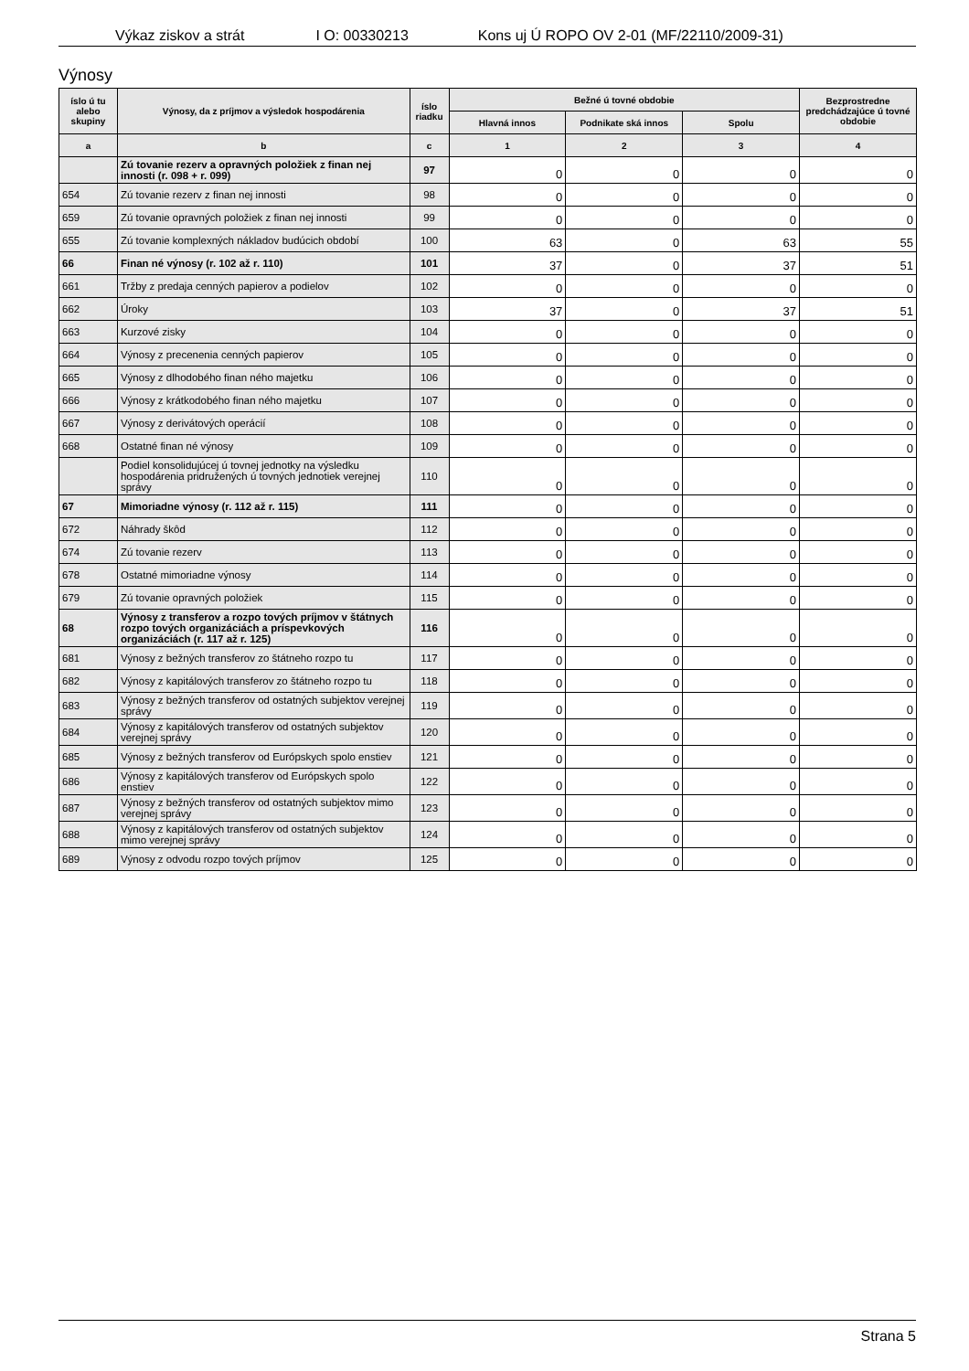Výkaz ziskov a strát I O: 00330213 Kons uj Ú ROPO OV 2-01 (MF/22110/2009-31)
Výnosy
| íslo ú tu alebo skupiny | Výnosy, da z príjmov a výsledok hospodárenia | íslo riadku | Bežné ú tovné obdobie | | | Bezprostredne predchádzajúce ú tovné obdobie |
| --- | --- | --- | --- | --- | --- | --- |
| | | | Hlavná innos | Podnikate ská innos | Spolu | |
| a | b | c | 1 | 2 | 3 | 4 |
| | Zú tovanie rezerv a opravných položiek z finan nej innosti (r. 098 + r. 099) | 97 | 0 | 0 | 0 | 0 |
| 654 | Zú tovanie rezerv z finan nej innosti | 98 | 0 | 0 | 0 | 0 |
| 659 | Zú tovanie opravných položiek z finan nej innosti | 99 | 0 | 0 | 0 | 0 |
| 655 | Zú tovanie komplexných nákladov budúcich období | 100 | 63 | 0 | 63 | 55 |
| 66 | Finan né výnosy (r. 102 až r. 110) | 101 | 37 | 0 | 37 | 51 |
| 661 | Tržby z predaja cenných papierov a podielov | 102 | 0 | 0 | 0 | 0 |
| 662 | Úroky | 103 | 37 | 0 | 37 | 51 |
| 663 | Kurzové zisky | 104 | 0 | 0 | 0 | 0 |
| 664 | Výnosy z precenenia cenných papierov | 105 | 0 | 0 | 0 | 0 |
| 665 | Výnosy z dlhodobého finan ného majetku | 106 | 0 | 0 | 0 | 0 |
| 666 | Výnosy z krátkodobého finan ného majetku | 107 | 0 | 0 | 0 | 0 |
| 667 | Výnosy z derivátových operácií | 108 | 0 | 0 | 0 | 0 |
| 668 | Ostatné finan né výnosy | 109 | 0 | 0 | 0 | 0 |
| | Podiel konsolidujúcej ú tovnej jednotky na výsledku hospodárenia pridružených ú tovných jednotiek verejnej správy | 110 | 0 | 0 | 0 | 0 |
| 67 | Mimoriadne výnosy (r. 112 až r. 115) | 111 | 0 | 0 | 0 | 0 |
| 672 | Náhrady škôd | 112 | 0 | 0 | 0 | 0 |
| 674 | Zú tovanie rezerv | 113 | 0 | 0 | 0 | 0 |
| 678 | Ostatné mimoriadne výnosy | 114 | 0 | 0 | 0 | 0 |
| 679 | Zú tovanie opravných položiek | 115 | 0 | 0 | 0 | 0 |
| 68 | Výnosy z transferov a rozpo tových príjmov v štátnych rozpo tových organizáciách a príspevkových organizáciách (r. 117 až r. 125) | 116 | 0 | 0 | 0 | 0 |
| 681 | Výnosy z bežných transferov zo štátneho rozpo tu | 117 | 0 | 0 | 0 | 0 |
| 682 | Výnosy z kapitálových transferov zo štátneho rozpo tu | 118 | 0 | 0 | 0 | 0 |
| 683 | Výnosy z bežných transferov od ostatných subjektov verejnej správy | 119 | 0 | 0 | 0 | 0 |
| 684 | Výnosy z kapitálových transferov od ostatných subjektov verejnej správy | 120 | 0 | 0 | 0 | 0 |
| 685 | Výnosy z bežných transferov od Európskych spolo enstiev | 121 | 0 | 0 | 0 | 0 |
| 686 | Výnosy z kapitálových transferov od Európskych spolo enstiev | 122 | 0 | 0 | 0 | 0 |
| 687 | Výnosy z bežných transferov od ostatných subjektov mimo verejnej správy | 123 | 0 | 0 | 0 | 0 |
| 688 | Výnosy z kapitálových transferov od ostatných subjektov mimo verejnej správy | 124 | 0 | 0 | 0 | 0 |
| 689 | Výnosy z odvodu rozpo tových príjmov | 125 | 0 | 0 | 0 | 0 |
Strana 5